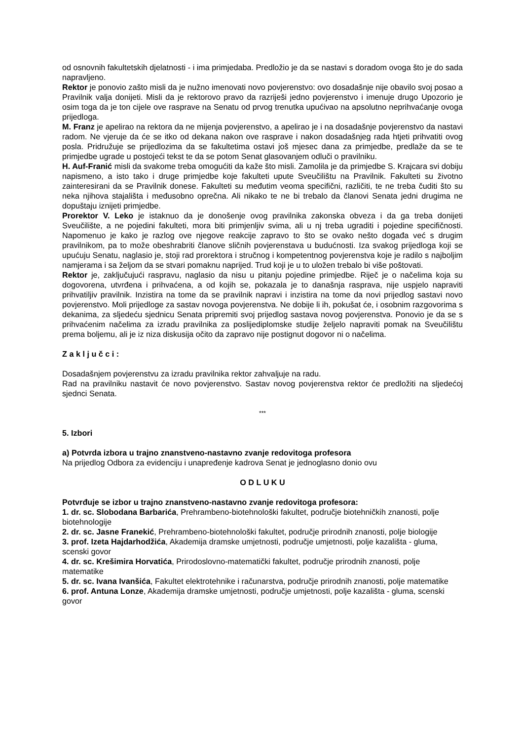od osnovnih fakultetskih djelatnosti - i ima primjedaba. Predložio je da se nastavi s doradom ovoga što je do sada napravljeno.
Rektor je ponovio zašto misli da je nužno imenovati novo povjerenstvo: ovo dosadašnje nije obavilo svoj posao a Pravilnik valja donijeti. Misli da je rektorovo pravo da razriješi jedno povjerenstvo i imenuje drugo Upozorio je osim toga da je ton cijele ove rasprave na Senatu od prvog trenutka upućivao na apsolutno neprihvaćanje ovoga prijedloga.
M. Franz je apelirao na rektora da ne mijenja povjerenstvo, a apelirao je i na dosadašnje povjerenstvo da nastavi radom. Ne vjeruje da će se itko od dekana nakon ove rasprave i nakon dosadašnjeg rada htjeti prihvatiti ovog posla. Pridružuje se prijedlozima da se fakultetima ostavi još mjesec dana za primjedbe, predlaže da se te primjedbe ugrade u postojeći tekst te da se potom Senat glasovanjem odluči o pravilniku.
H. Auf-Franić misli da svakome treba omogućiti da kaže što misli. Zamolila je da primjedbe S. Krajcara svi dobiju napismeno, a isto tako i druge primjedbe koje fakulteti upute Sveučilištu na Pravilnik. Fakulteti su životno zainteresirani da se Pravilnik donese. Fakulteti su međutim veoma specifični, različiti, te ne treba čuditi što su neka njihova stajališta i međusobno oprečna. Ali nikako te ne bi trebalo da članovi Senata jedni drugima ne dopuštaju iznijeti primjedbe.
Prorektor V. Leko je istaknuo da je donošenje ovog pravilnika zakonska obveza i da ga treba donijeti Sveučilište, a ne pojedini fakulteti, mora biti primjenljiv svima, ali u nj treba ugraditi i pojedine specifičnosti. Napomenuo je kako je razlog ove njegove reakcije zapravo to što se ovako nešto događa već s drugim pravilnikom, pa to može obeshrabriti članove sličnih povjerenstava u budućnosti. Iza svakog prijedloga koji se upućuju Senatu, naglasio je, stoji rad prorektora i stručnog i kompetentnog povjerenstva koje je radilo s najboljim namjerama i sa željom da se stvari pomaknu naprijed. Trud koji je u to uložen trebalo bi više poštovati.
Rektor je, zaključujući raspravu, naglasio da nisu u pitanju pojedine primjedbe. Riječ je o načelima koja su dogovorena, utvrđena i prihvaćena, a od kojih se, pokazala je to današnja rasprava, nije uspjelo napraviti prihvatiljiv pravilnik. Inzistira na tome da se pravilnik napravi i inzistira na tome da novi prijedlog sastavi novo povjerenstvo. Moli prijedloge za sastav novoga povjerenstva. Ne dobije li ih, pokušat će, i osobnim razgovorima s dekanima, za sljedeću sjednicu Senata pripremiti svoj prijedlog sastava novog povjerenstva. Ponovio je da se s prihvaćenim načelima za izradu pravilnika za poslijediplomske studije željelo napraviti pomak na Sveučilištu prema boljemu, ali je iz niza diskusija očito da zapravo nije postignut dogovor ni o načelima.
Z a k l j u č c i :
Dosadašnjem povjerenstvu za izradu pravilnika rektor zahvaljuje na radu.
Rad na pravilniku nastavit će novo povjerenstvo. Sastav novog povjerenstva rektor će predložiti na sljedećoj sjednci Senata.
***
5. Izbori
a) Potvrda izbora u trajno znanstveno-nastavno zvanje redovitoga profesora
Na prijedlog Odbora za evidenciju i unapređenje kadrova Senat je jednoglasno donio ovu
O D L U K U
Potvrđuje se izbor u trajno znanstveno-nastavno zvanje redovitoga profesora:
1. dr. sc. Slobodana Barbarića, Prehrambeno-biotehnološki fakultet, područje biotehničkih znanosti, polje biotehnologije
2. dr. sc. Jasne Franekić, Prehrambeno-biotehnološki fakultet, područje prirodnih znanosti, polje biologije
3. prof. Izeta Hajdarhodžića, Akademija dramske umjetnosti, područje umjetnosti, polje kazališta - gluma, scenski govor
4. dr. sc. Krešimira Horvatića, Prirodoslovno-matematički fakultet, područje prirodnih znanosti, polje matematike
5. dr. sc. Ivana Ivanšića, Fakultet elektrotehnike i računarstva, područje prirodnih znanosti, polje matematike
6. prof. Antuna Lonze, Akademija dramske umjetnosti, područje umjetnosti, polje kazališta - gluma, scenski govor